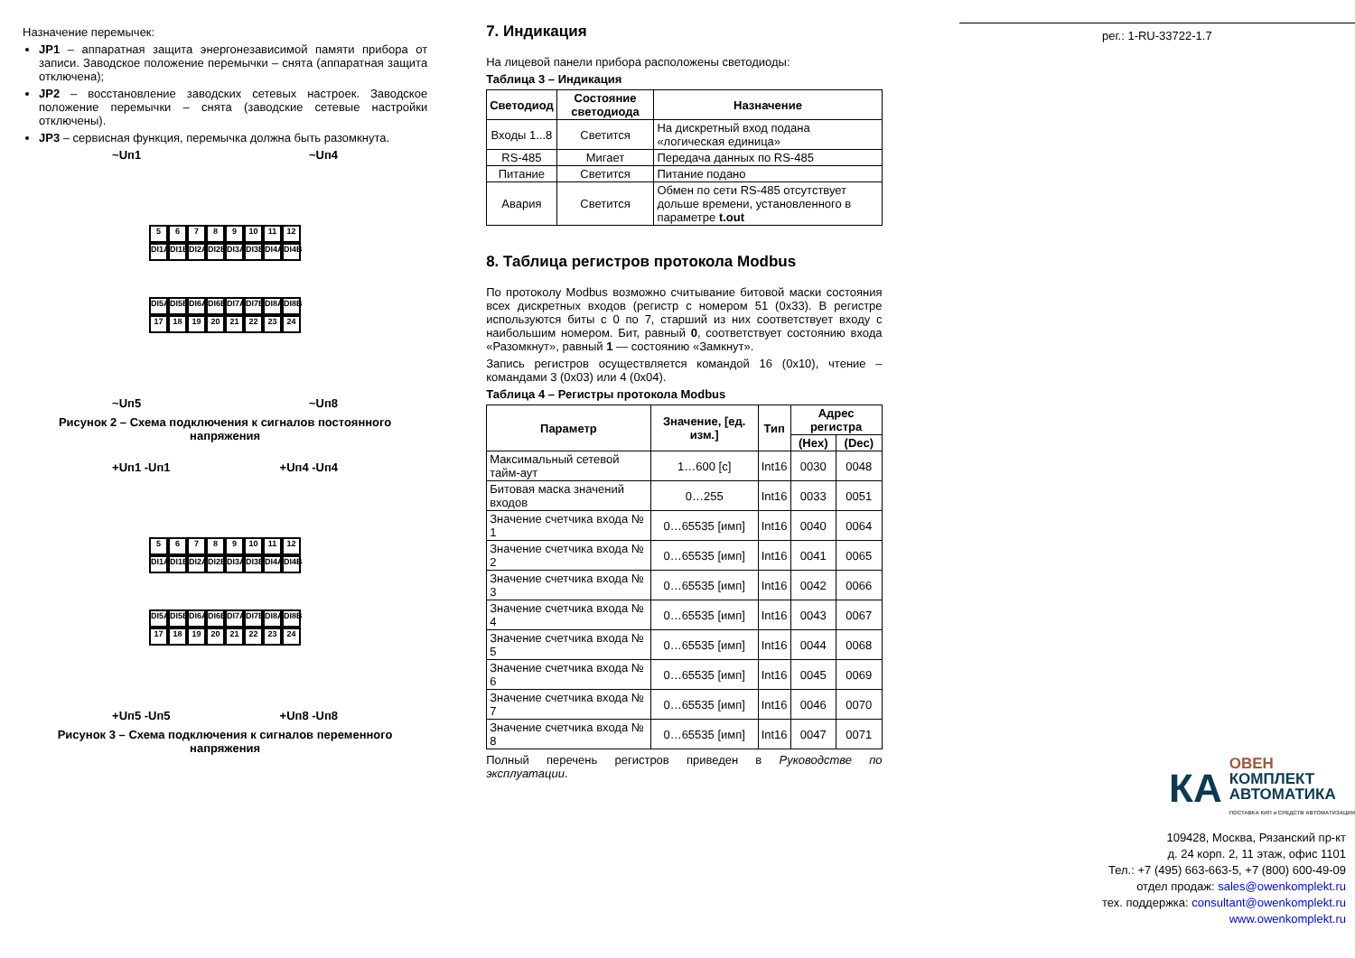Назначение перемычек:
JP1 – аппаратная защита энергонезависимой памяти прибора от записи. Заводское положение перемычки – снята (аппаратная защита отключена);
JP2 – восстановление заводских сетевых настроек. Заводское положение перемычки – снята (заводские сетевые настройки отключены).
JP3 – сервисная функция, перемычка должна быть разомкнута.
~Uп1 ~Uп4
56789 10 11 12
DI1A DI1B DI2A DI2B DI3A DI3B DI4A DI4B
DI5A DI5B DI6A DI6B DI7A DI7B DI8A DI8B
17 18 19 20 21 22 23 24
~Uп5 ~Uп8
Рисунок 2 – Схема подключения к сигналов постоянного напряжения
+Uп1 -Uп1 +Uп4 -Uп4
56789 10 11 12
DI1A DI1B DI2A DI2B DI3A DI3B DI4A DI4B
DI5A DI5B DI6A DI6B DI7A DI7B DI8A DI8B
17 18 19 20 21 22 23 24
+Uп5 -Uп5 +Uп8 -Uп8
Рисунок 3 – Схема подключения к сигналов переменного напряжения
7. Индикация
На лицевой панели прибора расположены светодиоды:
Таблица 3 – Индикация
| Светодиод | Состояние светодиода | Назначение |
| --- | --- | --- |
| Входы 1...8 | Светится | На дискретный вход подана «логическая единица» |
| RS-485 | Мигает | Передача данных по RS-485 |
| Питание | Светится | Питание подано |
| Авария | Светится | Обмен по сети RS-485 отсутствует дольше времени, установленного в параметре t.out |
8. Таблица регистров протокола Modbus
По протоколу Modbus возможно считывание битовой маски состояния всех дискретных входов (регистр с номером 51 (0x33). В регистре используются биты с 0 по 7, старший из них соответствует входу с наибольшим номером. Бит, равный 0, соответствует состоянию входа «Разомкнут», равный 1 — состоянию «Замкнут».
Запись регистров осуществляется командой 16 (0x10), чтение – командами 3 (0x03) или 4 (0x04).
Таблица 4 – Регистры протокола Modbus
| Параметр | Значение, [ед. изм.] | Тип | Адрес регистра | |
| --- | --- | --- | --- | --- |
| | | | (Hex) | (Dec) |
| Максимальный сетевой тайм-аут | 1…600 [с] | Int16 | 0030 | 0048 |
| Битовая маска значений входов | 0…255 | Int16 | 0033 | 0051 |
| Значение счетчика входа № 1 | 0…65535 [имп] | Int16 | 0040 | 0064 |
| Значение счетчика входа № 2 | 0…65535 [имп] | Int16 | 0041 | 0065 |
| Значение счетчика входа № 3 | 0…65535 [имп] | Int16 | 0042 | 0066 |
| Значение счетчика входа № 4 | 0…65535 [имп] | Int16 | 0043 | 0067 |
| Значение счетчика входа № 5 | 0…65535 [имп] | Int16 | 0044 | 0068 |
| Значение счетчика входа № 6 | 0…65535 [имп] | Int16 | 0045 | 0069 |
| Значение счетчика входа № 7 | 0…65535 [имп] | Int16 | 0046 | 0070 |
| Значение счетчика входа № 8 | 0…65535 [имп] | Int16 | 0047 | 0071 |
Полный перечень регистров приведен в Руководстве по эксплуатации.
рег.: 1-RU-33722-1.7
КА
ОВЕН
КОМПЛЕКТ
АВТОМАТИКА
ПОСТАВКА КИП и СРЕДСТВ АВТОМАТИЗАЦИИ
109428, Москва, Рязанский пр-кт
д. 24 корп. 2, 11 этаж, офис 1101
Тел.: +7 (495) 663-663-5, +7 (800) 600-49-09
отдел продаж: sales@owenkomplekt.ru
тех. поддержка: consultant@owenkomplekt.ru
www.owenkomplekt.ru